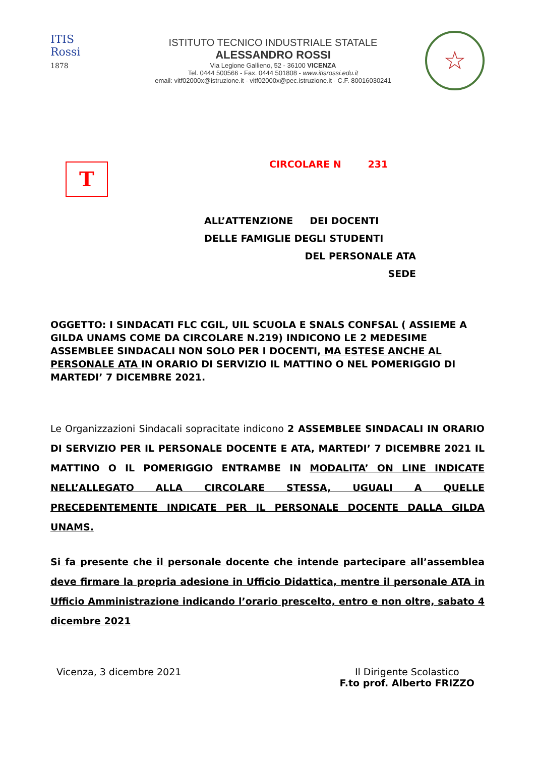ITIS
Rossi
1878
ISTITUTO TECNICO INDUSTRIALE STATALE
ALESSANDRO ROSSI
Via Legione Gallieno, 52 - 36100 VICENZA
Tel. 0444 500566 - Fax. 0444 501808 - www.itisrossi.edu.it
email: vitf02000x@istruzione.it - vitf02000x@pec.istruzione.it - C.F. 80016030241
☆
T
CIRCOLARE N 231
ALL’ATTENZIONE DEI DOCENTI
DELLE FAMIGLIE DEGLI STUDENTI
DEL PERSONALE ATA
SEDE
OGGETTO: I SINDACATI FLC CGIL, UIL SCUOLA E SNALS CONFSAL ( ASSIEME A GILDA UNAMS COME DA CIRCOLARE N.219) INDICONO LE 2 MEDESIME ASSEMBLEE SINDACALI NON SOLO PER I DOCENTI, MA ESTESE ANCHE AL PERSONALE ATA IN ORARIO DI SERVIZIO IL MATTINO O NEL POMERIGGIO DI MARTEDI’ 7 DICEMBRE 2021.
Le Organizzazioni Sindacali sopracitate indicono 2 ASSEMBLEE SINDACALI IN ORARIO DI SERVIZIO PER IL PERSONALE DOCENTE E ATA, MARTEDI’ 7 DICEMBRE 2021 IL MATTINO O IL POMERIGGIO ENTRAMBE IN MODALITA’ ON LINE INDICATE NELL’ALLEGATO ALLA CIRCOLARE STESSA, UGUALI A QUELLE PRECEDENTEMENTE INDICATE PER IL PERSONALE DOCENTE DALLA GILDA UNAMS.
Si fa presente che il personale docente che intende partecipare all’assemblea deve firmare la propria adesione in Ufficio Didattica, mentre il personale ATA in Ufficio Amministrazione indicando l’orario prescelto, entro e non oltre, sabato 4 dicembre 2021
Vicenza, 3 dicembre 2021 Il Dirigente Scolastico
F.to prof. Alberto FRIZZO